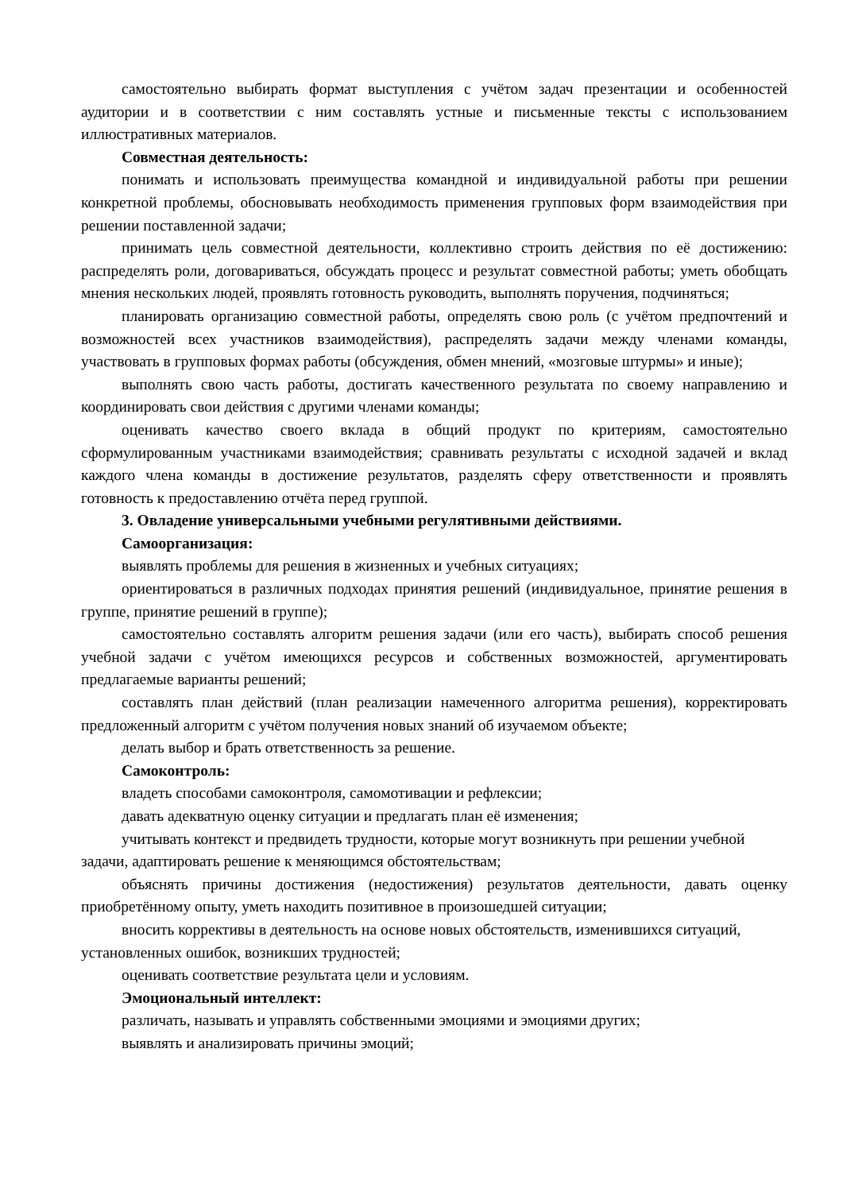самостоятельно выбирать формат выступления с учётом задач презентации и особенностей аудитории и в соответствии с ним составлять устные и письменные тексты с использованием иллюстративных материалов.
Совместная деятельность:
понимать и использовать преимущества командной и индивидуальной работы при решении конкретной проблемы, обосновывать необходимость применения групповых форм взаимодействия при решении поставленной задачи;
принимать цель совместной деятельности, коллективно строить действия по её достижению: распределять роли, договариваться, обсуждать процесс и результат совместной работы; уметь обобщать мнения нескольких людей, проявлять готовность руководить, выполнять поручения, подчиняться;
планировать организацию совместной работы, определять свою роль (с учётом предпочтений и возможностей всех участников взаимодействия), распределять задачи между членами команды, участвовать в групповых формах работы (обсуждения, обмен мнений, «мозговые штурмы» и иные);
выполнять свою часть работы, достигать качественного результата по своему направлению и координировать свои действия с другими членами команды;
оценивать качество своего вклада в общий продукт по критериям, самостоятельно сформулированным участниками взаимодействия; сравнивать результаты с исходной задачей и вклад каждого члена команды в достижение результатов, разделять сферу ответственности и проявлять готовность к предоставлению отчёта перед группой.
3. Овладение универсальными учебными регулятивными действиями.
Самоорганизация:
выявлять проблемы для решения в жизненных и учебных ситуациях;
ориентироваться в различных подходах принятия решений (индивидуальное, принятие решения в группе, принятие решений в группе);
самостоятельно составлять алгоритм решения задачи (или его часть), выбирать способ решения учебной задачи с учётом имеющихся ресурсов и собственных возможностей, аргументировать предлагаемые варианты решений;
составлять план действий (план реализации намеченного алгоритма решения), корректировать предложенный алгоритм с учётом получения новых знаний об изучаемом объекте;
делать выбор и брать ответственность за решение.
Самоконтроль:
владеть способами самоконтроля, самомотивации и рефлексии;
давать адекватную оценку ситуации и предлагать план её изменения;
учитывать контекст и предвидеть трудности, которые могут возникнуть при решении учебной задачи, адаптировать решение к меняющимся обстоятельствам;
объяснять причины достижения (недостижения) результатов деятельности, давать оценку приобретённому опыту, уметь находить позитивное в произошедшей ситуации;
вносить коррективы в деятельность на основе новых обстоятельств, изменившихся ситуаций, установленных ошибок, возникших трудностей;
оценивать соответствие результата цели и условиям.
Эмоциональный интеллект:
различать, называть и управлять собственными эмоциями и эмоциями других;
выявлять и анализировать причины эмоций;